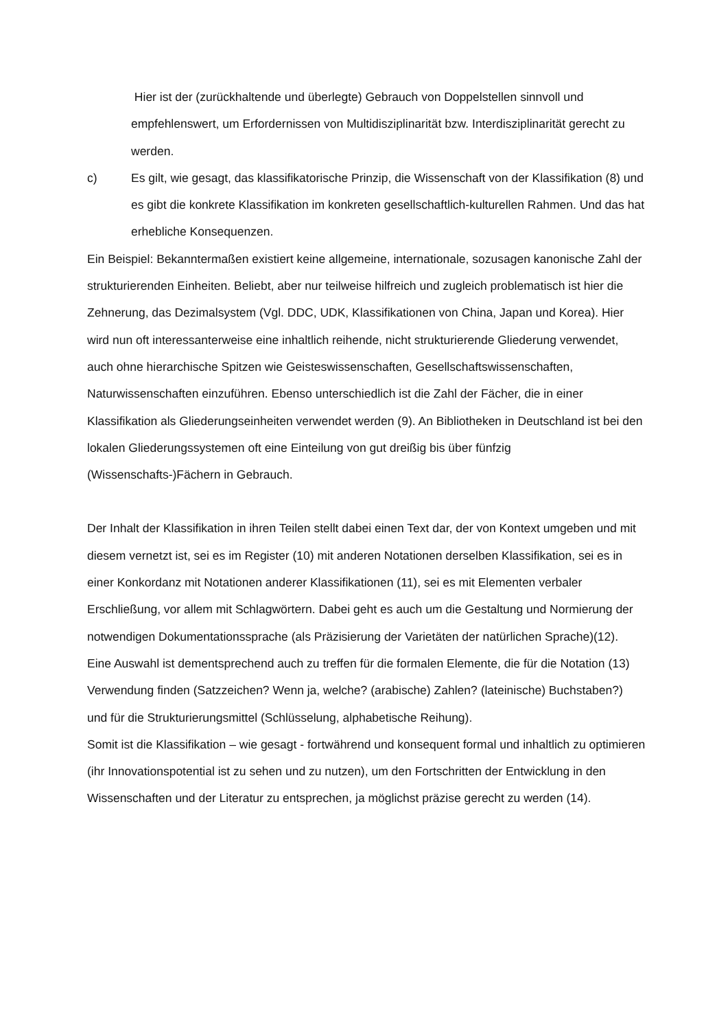Hier ist der (zurückhaltende und überlegte) Gebrauch von Doppelstellen sinnvoll und empfehlenswert, um Erfordernissen von Multidisziplinarität bzw. Interdisziplinarität gerecht zu werden.
c) Es gilt, wie gesagt, das klassifikatorische Prinzip, die Wissenschaft von der Klassifikation (8) und es gibt die konkrete Klassifikation im konkreten gesellschaftlich-kulturellen Rahmen. Und das hat erhebliche Konsequenzen.
Ein Beispiel: Bekanntermaßen existiert keine allgemeine, internationale, sozusagen kanonische Zahl der strukturierenden Einheiten. Beliebt, aber nur teilweise hilfreich und zugleich problematisch ist hier die Zehnerung, das Dezimalsystem (Vgl. DDC, UDK, Klassifikationen von China, Japan und Korea). Hier wird nun oft interessanterweise eine inhaltlich reihende, nicht strukturierende Gliederung verwendet, auch ohne hierarchische Spitzen wie Geisteswissenschaften, Gesellschaftswissenschaften, Naturwissenschaften einzuführen. Ebenso unterschiedlich ist die Zahl der Fächer, die in einer Klassifikation als Gliederungseinheiten verwendet werden (9). An Bibliotheken in Deutschland ist bei den lokalen Gliederungssystemen oft eine Einteilung von gut dreißig bis über fünfzig (Wissenschafts-)Fächern in Gebrauch.
Der Inhalt der Klassifikation in ihren Teilen stellt dabei einen Text dar, der von Kontext umgeben und mit diesem vernetzt ist, sei es im Register (10) mit anderen Notationen derselben Klassifikation, sei es in einer Konkordanz mit Notationen anderer Klassifikationen (11), sei es mit Elementen verbaler Erschließung, vor allem mit Schlagwörtern. Dabei geht es auch um die Gestaltung und Normierung der notwendigen Dokumentationssprache (als Präzisierung der Varietäten der natürlichen Sprache)(12).
Eine Auswahl ist dementsprechend auch zu treffen für die formalen Elemente, die für die Notation (13) Verwendung finden (Satzzeichen? Wenn ja, welche? (arabische) Zahlen? (lateinische) Buchstaben?) und für die Strukturierungsmittel (Schlüsselung, alphabetische Reihung).
Somit ist die Klassifikation – wie gesagt - fortwährend und konsequent formal und inhaltlich zu optimieren (ihr Innovationspotential ist zu sehen und zu nutzen), um den Fortschritten der Entwicklung in den Wissenschaften und der Literatur zu entsprechen, ja möglichst präzise gerecht zu werden (14).